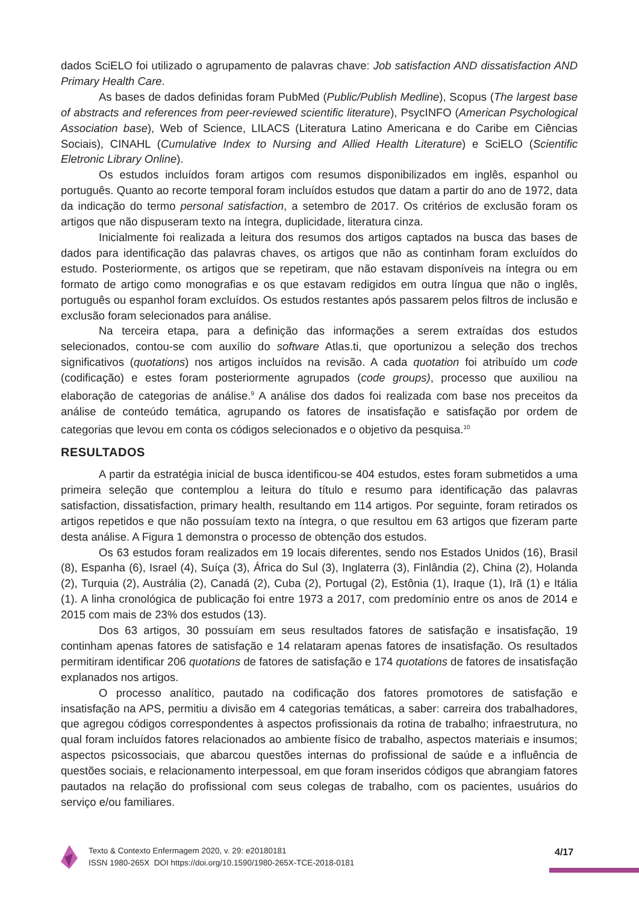dados SciELO foi utilizado o agrupamento de palavras chave: Job satisfaction AND dissatisfaction AND Primary Health Care.
As bases de dados definidas foram PubMed (Public/Publish Medline), Scopus (The largest base of abstracts and references from peer-reviewed scientific literature), PsycINFO (American Psychological Association base), Web of Science, LILACS (Literatura Latino Americana e do Caribe em Ciências Sociais), CINAHL (Cumulative Index to Nursing and Allied Health Literature) e SciELO (Scientific Eletronic Library Online).
Os estudos incluídos foram artigos com resumos disponibilizados em inglês, espanhol ou português. Quanto ao recorte temporal foram incluídos estudos que datam a partir do ano de 1972, data da indicação do termo personal satisfaction, a setembro de 2017. Os critérios de exclusão foram os artigos que não dispuseram texto na íntegra, duplicidade, literatura cinza.
Inicialmente foi realizada a leitura dos resumos dos artigos captados na busca das bases de dados para identificação das palavras chaves, os artigos que não as continham foram excluídos do estudo. Posteriormente, os artigos que se repetiram, que não estavam disponíveis na íntegra ou em formato de artigo como monografias e os que estavam redigidos em outra língua que não o inglês, português ou espanhol foram excluídos. Os estudos restantes após passarem pelos filtros de inclusão e exclusão foram selecionados para análise.
Na terceira etapa, para a definição das informações a serem extraídas dos estudos selecionados, contou-se com auxílio do software Atlas.ti, que oportunizou a seleção dos trechos significativos (quotations) nos artigos incluídos na revisão. A cada quotation foi atribuído um code (codificação) e estes foram posteriormente agrupados (code groups), processo que auxiliou na elaboração de categorias de análise.<sup>9</sup> A análise dos dados foi realizada com base nos preceitos da análise de conteúdo temática, agrupando os fatores de insatisfação e satisfação por ordem de categorias que levou em conta os códigos selecionados e o objetivo da pesquisa.<sup>10</sup>
RESULTADOS
A partir da estratégia inicial de busca identificou-se 404 estudos, estes foram submetidos a uma primeira seleção que contemplou a leitura do título e resumo para identificação das palavras satisfaction, dissatisfaction, primary health, resultando em 114 artigos. Por seguinte, foram retirados os artigos repetidos e que não possuíam texto na íntegra, o que resultou em 63 artigos que fizeram parte desta análise. A Figura 1 demonstra o processo de obtenção dos estudos.
Os 63 estudos foram realizados em 19 locais diferentes, sendo nos Estados Unidos (16), Brasil (8), Espanha (6), Israel (4), Suíça (3), África do Sul (3), Inglaterra (3), Finlândia (2), China (2), Holanda (2), Turquia (2), Austrália (2), Canadá (2), Cuba (2), Portugal (2), Estônia (1), Iraque (1), Irã (1) e Itália (1). A linha cronológica de publicação foi entre 1973 a 2017, com predomínio entre os anos de 2014 e 2015 com mais de 23% dos estudos (13).
Dos 63 artigos, 30 possuíam em seus resultados fatores de satisfação e insatisfação, 19 continham apenas fatores de satisfação e 14 relataram apenas fatores de insatisfação. Os resultados permitiram identificar 206 quotations de fatores de satisfação e 174 quotations de fatores de insatisfação explanados nos artigos.
O processo analítico, pautado na codificação dos fatores promotores de satisfação e insatisfação na APS, permitiu a divisão em 4 categorias temáticas, a saber: carreira dos trabalhadores, que agregou códigos correspondentes à aspectos profissionais da rotina de trabalho; infraestrutura, no qual foram incluídos fatores relacionados ao ambiente físico de trabalho, aspectos materiais e insumos; aspectos psicossociais, que abarcou questões internas do profissional de saúde e a influência de questões sociais, e relacionamento interpessoal, em que foram inseridos códigos que abrangiam fatores pautados na relação do profissional com seus colegas de trabalho, com os pacientes, usuários do serviço e/ou familiares.
Texto & Contexto Enfermagem 2020, v. 29: e20180181
ISSN 1980-265X DOI https://doi.org/10.1590/1980-265X-TCE-2018-0181
4/17